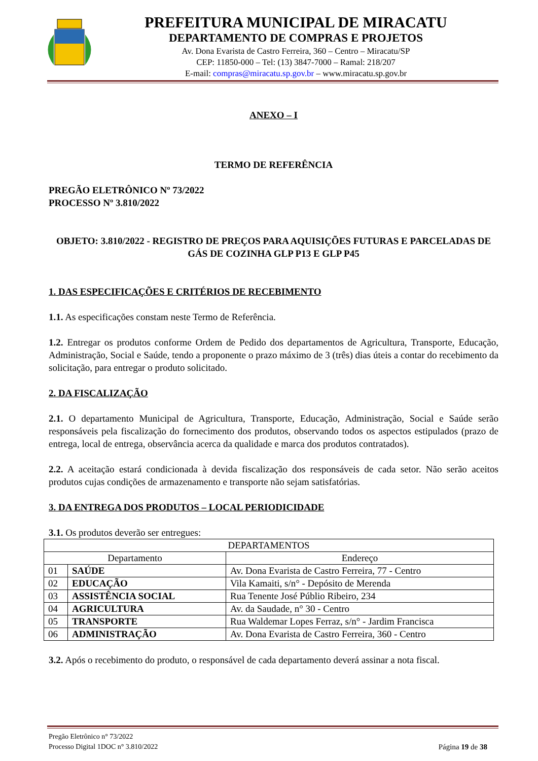PREFEITURA MUNICIPAL DE MIRACATU
DEPARTAMENTO DE COMPRAS E PROJETOS
Av. Dona Evarista de Castro Ferreira, 360 – Centro – Miracatu/SP
CEP: 11850-000 – Tel: (13) 3847-7000 – Ramal: 218/207
E-mail: compras@miracatu.sp.gov.br – www.miracatu.sp.gov.br
ANEXO – I
TERMO DE REFERÊNCIA
PREGÃO ELETRÔNICO Nº 73/2022
PROCESSO Nº 3.810/2022
OBJETO: 3.810/2022 - REGISTRO DE PREÇOS PARA AQUISIÇÕES FUTURAS E PARCELADAS DE GÁS DE COZINHA GLP P13 E GLP P45
1. DAS ESPECIFICAÇÕES E CRITÉRIOS DE RECEBIMENTO
1.1. As especificações constam neste Termo de Referência.
1.2. Entregar os produtos conforme Ordem de Pedido dos departamentos de Agricultura, Transporte, Educação, Administração, Social e Saúde, tendo a proponente o prazo máximo de 3 (três) dias úteis a contar do recebimento da solicitação, para entregar o produto solicitado.
2. DA FISCALIZAÇÃO
2.1. O departamento Municipal de Agricultura, Transporte, Educação, Administração, Social e Saúde serão responsáveis pela fiscalização do fornecimento dos produtos, observando todos os aspectos estipulados (prazo de entrega, local de entrega, observância acerca da qualidade e marca dos produtos contratados).
2.2. A aceitação estará condicionada à devida fiscalização dos responsáveis de cada setor. Não serão aceitos produtos cujas condições de armazenamento e transporte não sejam satisfatórias.
3. DA ENTREGA DOS PRODUTOS – LOCAL PERIODICIDADE
3.1. Os produtos deverão ser entregues:
| DEPARTAMENTOS | | | |
| --- | --- | --- | --- |
| Departamento | | | Endereço |
| 01 | SAÚDE | Av. Dona Evarista de Castro Ferreira, 77 - Centro | |
| 02 | EDUCAÇÃO | Vila Kamaiti, s/n° - Depósito de Merenda | |
| 03 | ASSISTÊNCIA SOCIAL | Rua Tenente José Públio Ribeiro, 234 | |
| 04 | AGRICULTURA | Av. da Saudade, n° 30 - Centro | |
| 05 | TRANSPORTE | Rua Waldemar Lopes Ferraz, s/n° - Jardim Francisca | |
| 06 | ADMINISTRAÇÃO | Av. Dona Evarista de Castro Ferreira, 360 - Centro | |
3.2. Após o recebimento do produto, o responsável de cada departamento deverá assinar a nota fiscal.
Pregão Eletrônico n° 73/2022
Processo Digital 1DOC n° 3.810/2022
Página 19 de 38